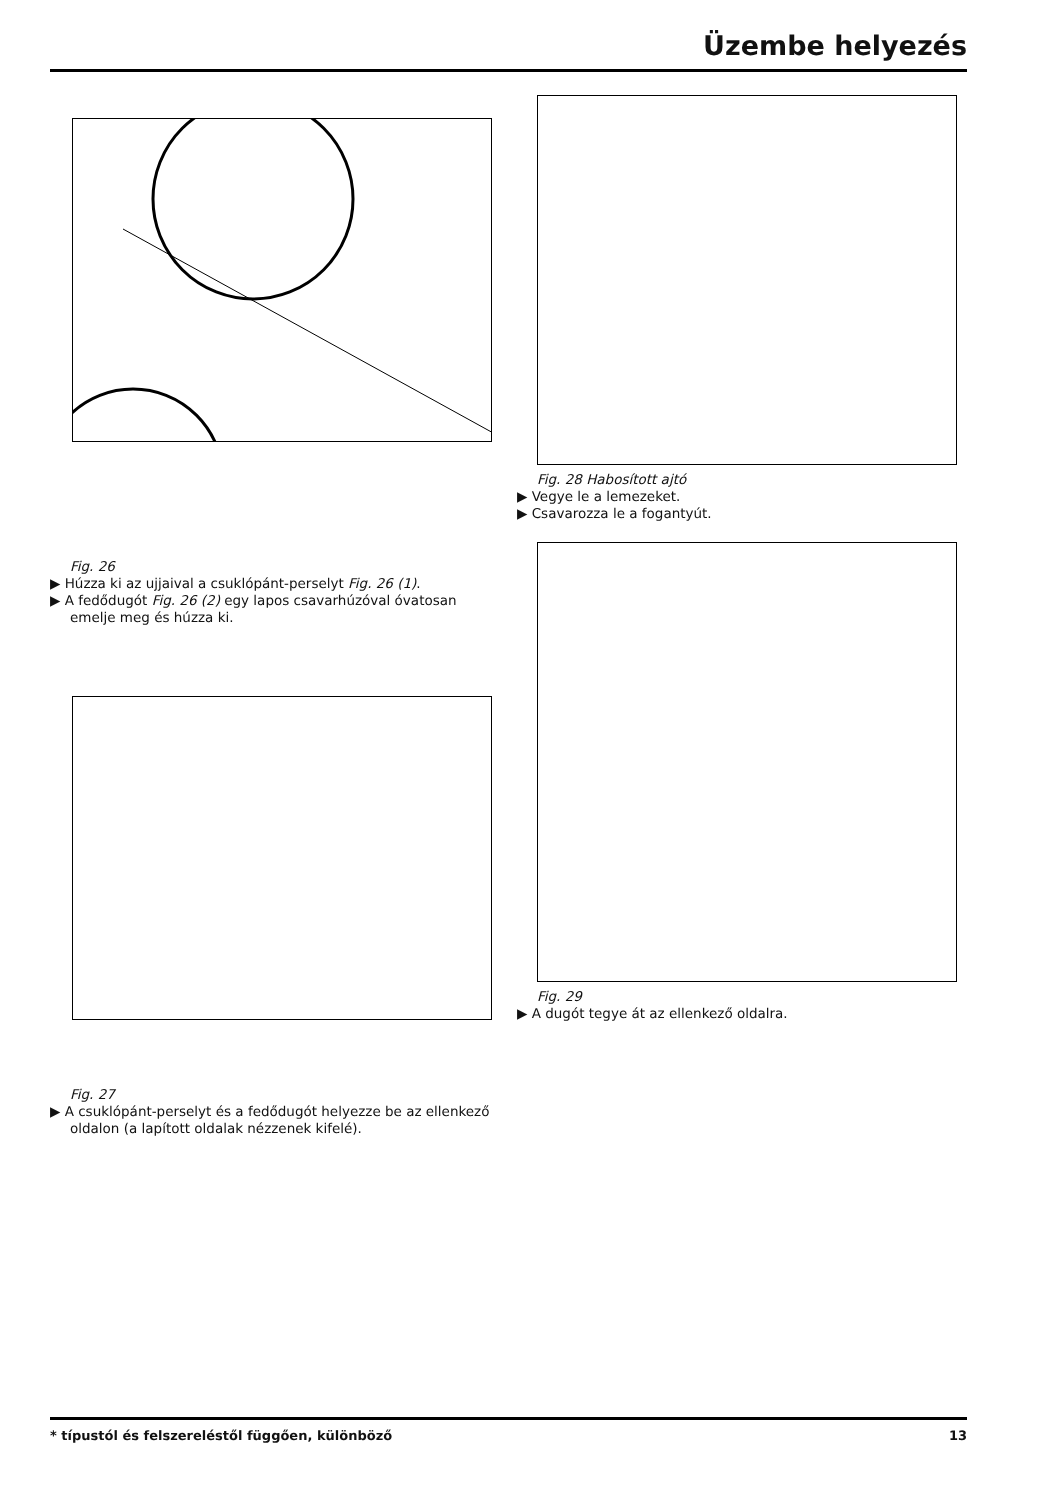Üzembe helyezés
Fig. 26
▶ Húzza ki az ujjaival a csuklópánt-perselyt Fig. 26 (1).
▶ A fedődugót Fig. 26 (2) egy lapos csavarhúzóval óvatosan emelje meg és húzza ki.
Fig. 27
▶ A csuklópánt-perselyt és a fedődugót helyezze be az ellenkező oldalon (a lapított oldalak nézzenek kifelé).
Fig. 28 Habosított ajtó
▶ Vegye le a lemezeket.
▶ Csavarozza le a fogantyút.
Fig. 29
▶ A dugót tegye át az ellenkező oldalra.
* típustól és felszereléstől függően, különböző 13